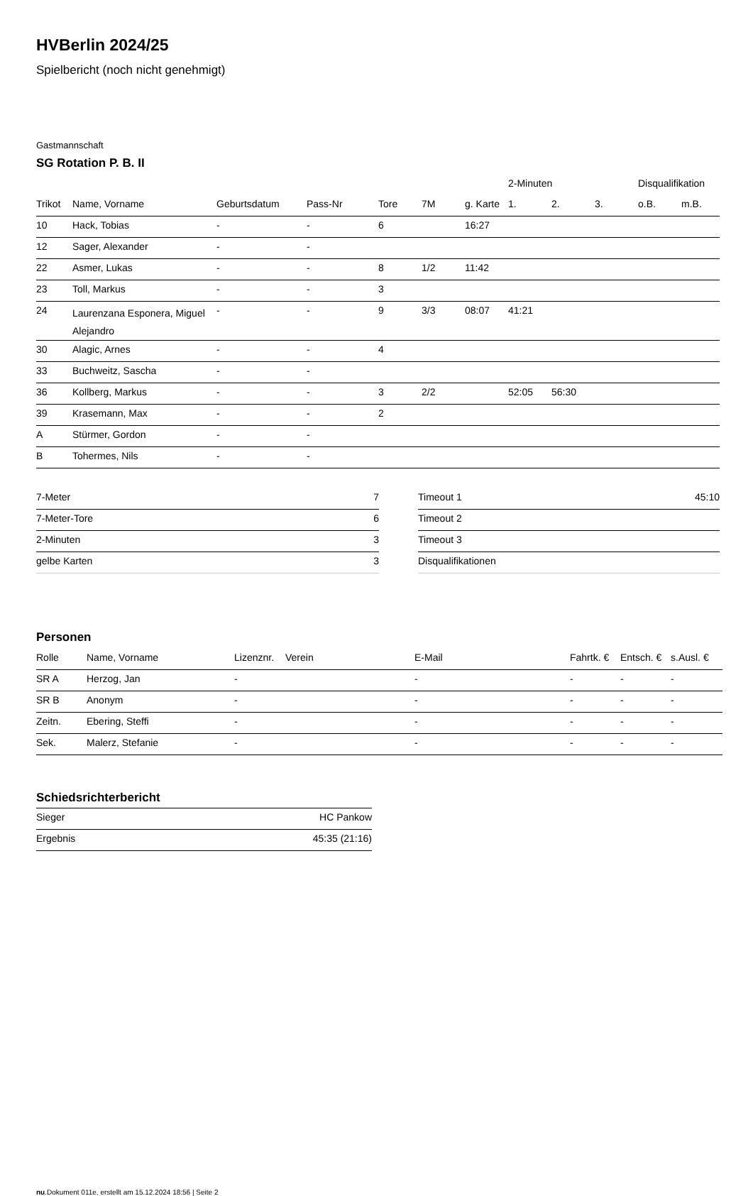HVBerlin 2024/25
Spielbericht (noch nicht genehmigt)
Gastmannschaft
SG Rotation P. B. II
| | | | | | | | 2-Minuten | | | Disqualifikation | |
| --- | --- | --- | --- | --- | --- | --- | --- | --- | --- | --- | --- |
| Trikot | Name, Vorname | Geburtsdatum | Pass-Nr | Tore | 7M | g. Karte | 1. | 2. | 3. | o.B. | m.B. |
| 10 | Hack, Tobias | - | - | 6 | | 16:27 | | | | | |
| 12 | Sager, Alexander | - | - | | | | | | | | |
| 22 | Asmer, Lukas | - | - | 8 | 1/2 | 11:42 | | | | | |
| 23 | Toll, Markus | - | - | 3 | | | | | | | |
| 24 | Laurenzana Esponera, Miguel Alejandro | - | - | 9 | 3/3 | 08:07 | 41:21 | | | | |
| 30 | Alagic, Arnes | - | - | 4 | | | | | | | |
| 33 | Buchweitz, Sascha | - | - | | | | | | | | |
| 36 | Kollberg, Markus | - | - | 3 | 2/2 | | 52:05 | 56:30 | | | |
| 39 | Krasemann, Max | - | - | 2 | | | | | | | |
| A | Stürmer, Gordon | - | - | | | | | | | | |
| B | Tohermes, Nils | - | - | | | | | | | | |
| 7-Meter | 7 |
| 7-Meter-Tore | 6 |
| 2-Minuten | 3 |
| gelbe Karten | 3 |
| Timeout 1 | 45:10 |
| Timeout 2 | |
| Timeout 3 | |
| Disqualifikationen | |
Personen
| Rolle | Name, Vorname | Lizenznr. | Verein | E-Mail | Fahrtk. € | Entsch. € | s.Ausl. € |
| --- | --- | --- | --- | --- | --- | --- | --- |
| SR A | Herzog, Jan | - | | - | - | - | - |
| SR B | Anonym | - | | - | - | - | - |
| Zeitn. | Ebering, Steffi | - | | - | - | - | - |
| Sek. | Malerz, Stefanie | - | | - | - | - | - |
Schiedsrichterbericht
| Sieger | HC Pankow |
| Ergebnis | 45:35 (21:16) |
nu.Dokument 011e, erstellt am 15.12.2024 18:56 | Seite 2